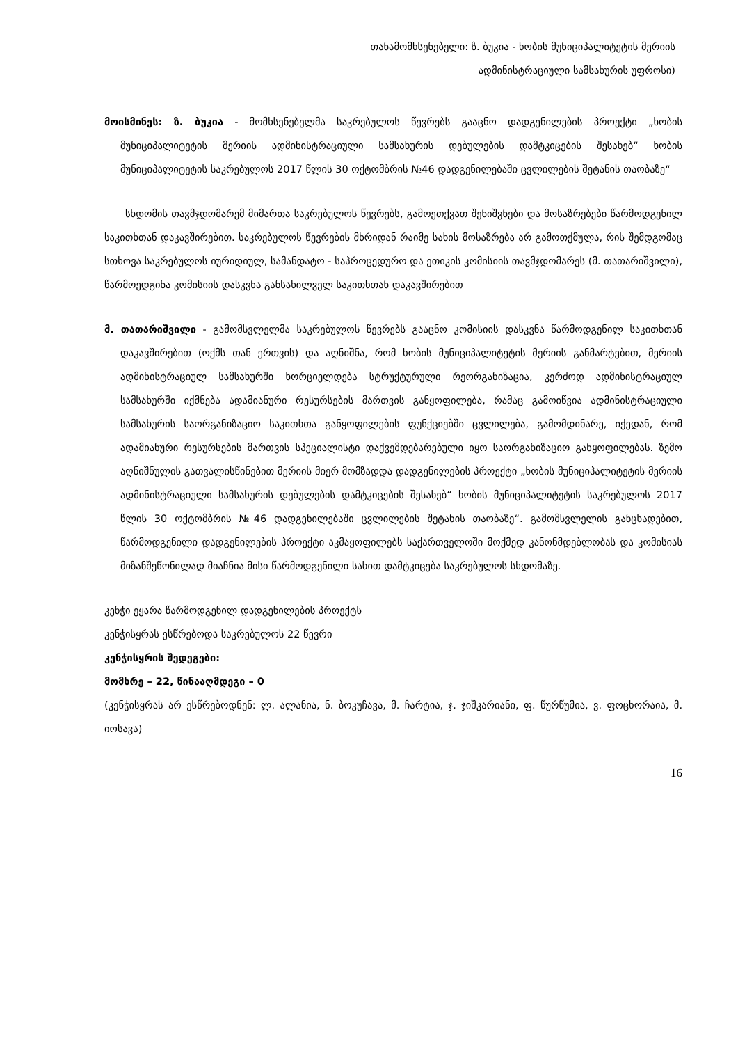თანამომხსენებელი: ზ. ბუკია - ხობის მუნიციპალიტეტის მერიის
ადმინისტრაციული სამსახურის უფროსი)
მოისმინეს: ზ. ბუკია - მომხსენებელმა საკრებულოს წევრებს გააცნო დადგენილების პროექტი „ხობის მუნიციპალიტეტის მერიის ადმინისტრაციული სამსახურის დებულების დამტკიცების შესახებ“ ხობის მუნიციპალიტეტის საკრებულოს 2017 წლის 30 ოქტომბრის №46 დადგენილებაში ცვლილების შეტანის თაობაზე“
სხდომის თავმჯდომარემ მიმართა საკრებულოს წევრებს, გამოეთქვათ შენიშვნები და მოსაზრებები წარმოდგენილ საკითხთან დაკავშირებით. საკრებულოს წევრების მხრიდან რაიმე სახის მოსაზრება არ გამოთქმულა, რის შემდგომაც სთხოვა საკრებულოს იურიდიულ, სამანდატო - საპროცედურო და ეთიკის კომისიის თავმჯდომარეს (მ. თათარიშვილი), წარმოედგინა კომისიის დასკვნა განსახილველ საკითხთან დაკავშირებით
მ. თათარიშვილი - გამომსვლელმა საკრებულოს წევრებს გააცნო კომისიის დასკვნა წარმოდგენილ საკითხთან დაკავშირებით (ოქმს თან ერთვის) და აღნიშნა, რომ ხობის მუნიციპალიტეტის მერიის განმარტებით, მერიის ადმინისტრაციულ სამსახურში ხორციელდება სტრუქტურული რეორგანიზაცია, კერძოდ ადმინისტრაციულ სამსახურში იქმნება ადამიანური რესურსების მართვის განყოფილება, რამაც გამოიწვია ადმინისტრაციული სამსახურის საორგანიზაციო საკითხთა განყოფილების ფუნქციებში ცვლილება, გამომდინარე, იქედან, რომ ადამიანური რესურსების მართვის სპეციალისტი დაქვემდებარებული იყო საორგანიზაციო განყოფილებას. ზემო აღნიშნულის გათვალისწინებით მერიის მიერ მომზადდა დადგენილების პროექტი „ხობის მუნიციპალიტეტის მერიის ადმინისტრაციული სამსახურის დებულების დამტკიცების შესახებ“ ხობის მუნიციპალიტეტის საკრებულოს 2017 წლის 30 ოქტომბრის №46 დადგენილებაში ცვლილების შეტანის თაობაზე“. გამომსვლელის განცხადებით, წარმოდგენილი დადგენილების პროექტი აკმაყოფილებს საქართველოში მოქმედ კანონმდებლობას და კომისიას მიზანშეწონილად მიაჩნია მისი წარმოდგენილი სახით დამტკიცება საკრებულოს სხდომაზე.
კენჭი ეყარა წარმოდგენილ დადგენილების პროექტს
კენჭისყრას ესწრებოდა საკრებულოს 22 წევრი
კენჭისყრის შედეგები:
მომხრე – 22, წინააღმდეგი – 0
(კენჭისყრას არ ესწრებოდნენ: ლ. ალანია, ნ. ბოკუჩავა, მ. ჩარტია, ჯ. ჯიშკარიანი, ფ. წურწუმია, ვ. ფოცხორაია, მ. იოსავა)
16